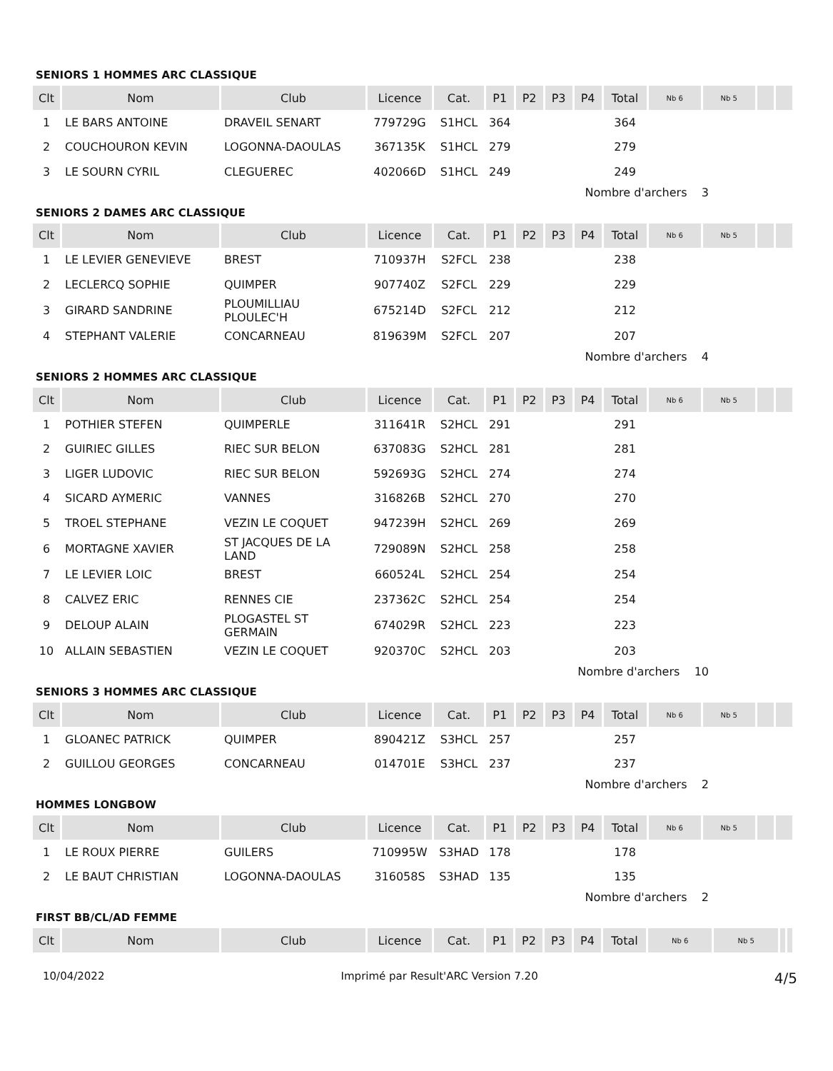SENIORS 1 HOMMES ARC CLASSIQUE
| Clt | Nom | Club | Licence | Cat. | P1 | P2 | P3 | P4 | Total | Nb 6 | Nb 5 | | |
| --- | --- | --- | --- | --- | --- | --- | --- | --- | --- | --- | --- | --- | --- |
| 1 | LE BARS ANTOINE | DRAVEIL SENART | 779729G | S1HCL | 364 | | | | 364 | | | | |
| 2 | COUCHOURON KEVIN | LOGONNA-DAOULAS | 367135K | S1HCL | 279 | | | | 279 | | | | |
| 3 | LE SOURN CYRIL | CLEGUEREC | 402066D | S1HCL | 249 | | | | 249 | | | | |
Nombre d'archers 3
SENIORS 2 DAMES ARC CLASSIQUE
| Clt | Nom | Club | Licence | Cat. | P1 | P2 | P3 | P4 | Total | Nb 6 | Nb 5 | | |
| --- | --- | --- | --- | --- | --- | --- | --- | --- | --- | --- | --- | --- | --- |
| 1 | LE LEVIER GENEVIEVE | BREST | 710937H | S2FCL | 238 | | | | 238 | | | | |
| 2 | LECLERCQ SOPHIE | QUIMPER | 907740Z | S2FCL | 229 | | | | 229 | | | | |
| 3 | GIRARD SANDRINE | PLOUMILLIAU PLOULEC'H | 675214D | S2FCL | 212 | | | | 212 | | | | |
| 4 | STEPHANT VALERIE | CONCARNEAU | 819639M | S2FCL | 207 | | | | 207 | | | | |
Nombre d'archers 4
SENIORS 2 HOMMES ARC CLASSIQUE
| Clt | Nom | Club | Licence | Cat. | P1 | P2 | P3 | P4 | Total | Nb 6 | Nb 5 | | |
| --- | --- | --- | --- | --- | --- | --- | --- | --- | --- | --- | --- | --- | --- |
| 1 | POTHIER STEFEN | QUIMPERLE | 311641R | S2HCL | 291 | | | | 291 | | | | |
| 2 | GUIRIEC GILLES | RIEC SUR BELON | 637083G | S2HCL | 281 | | | | 281 | | | | |
| 3 | LIGER LUDOVIC | RIEC SUR BELON | 592693G | S2HCL | 274 | | | | 274 | | | | |
| 4 | SICARD AYMERIC | VANNES | 316826B | S2HCL | 270 | | | | 270 | | | | |
| 5 | TROEL STEPHANE | VEZIN LE COQUET | 947239H | S2HCL | 269 | | | | 269 | | | | |
| 6 | MORTAGNE XAVIER | ST JACQUES DE LA LAND | 729089N | S2HCL | 258 | | | | 258 | | | | |
| 7 | LE LEVIER LOIC | BREST | 660524L | S2HCL | 254 | | | | 254 | | | | |
| 8 | CALVEZ ERIC | RENNES CIE | 237362C | S2HCL | 254 | | | | 254 | | | | |
| 9 | DELOUP ALAIN | PLOGASTEL ST GERMAIN | 674029R | S2HCL | 223 | | | | 223 | | | | |
| 10 | ALLAIN SEBASTIEN | VEZIN LE COQUET | 920370C | S2HCL | 203 | | | | 203 | | | | |
Nombre d'archers 10
SENIORS 3 HOMMES ARC CLASSIQUE
| Clt | Nom | Club | Licence | Cat. | P1 | P2 | P3 | P4 | Total | Nb 6 | Nb 5 | | |
| --- | --- | --- | --- | --- | --- | --- | --- | --- | --- | --- | --- | --- | --- |
| 1 | GLOANEC PATRICK | QUIMPER | 890421Z | S3HCL | 257 | | | | 257 | | | | |
| 2 | GUILLOU GEORGES | CONCARNEAU | 014701E | S3HCL | 237 | | | | 237 | | | | |
Nombre d'archers 2
HOMMES LONGBOW
| Clt | Nom | Club | Licence | Cat. | P1 | P2 | P3 | P4 | Total | Nb 6 | Nb 5 | | |
| --- | --- | --- | --- | --- | --- | --- | --- | --- | --- | --- | --- | --- | --- |
| 1 | LE ROUX PIERRE | GUILERS | 710995W | S3HAD | 178 | | | | 178 | | | | |
| 2 | LE BAUT CHRISTIAN | LOGONNA-DAOULAS | 316058S | S3HAD | 135 | | | | 135 | | | | |
Nombre d'archers 2
FIRST BB/CL/AD FEMME
| Clt | Nom | Club | Licence | Cat. | P1 | P2 | P3 | P4 | Total | Nb 6 | Nb 5 | | |
| --- | --- | --- | --- | --- | --- | --- | --- | --- | --- | --- | --- | --- | --- |
10/04/2022 Imprimé par Result'ARC Version 7.20 4/5